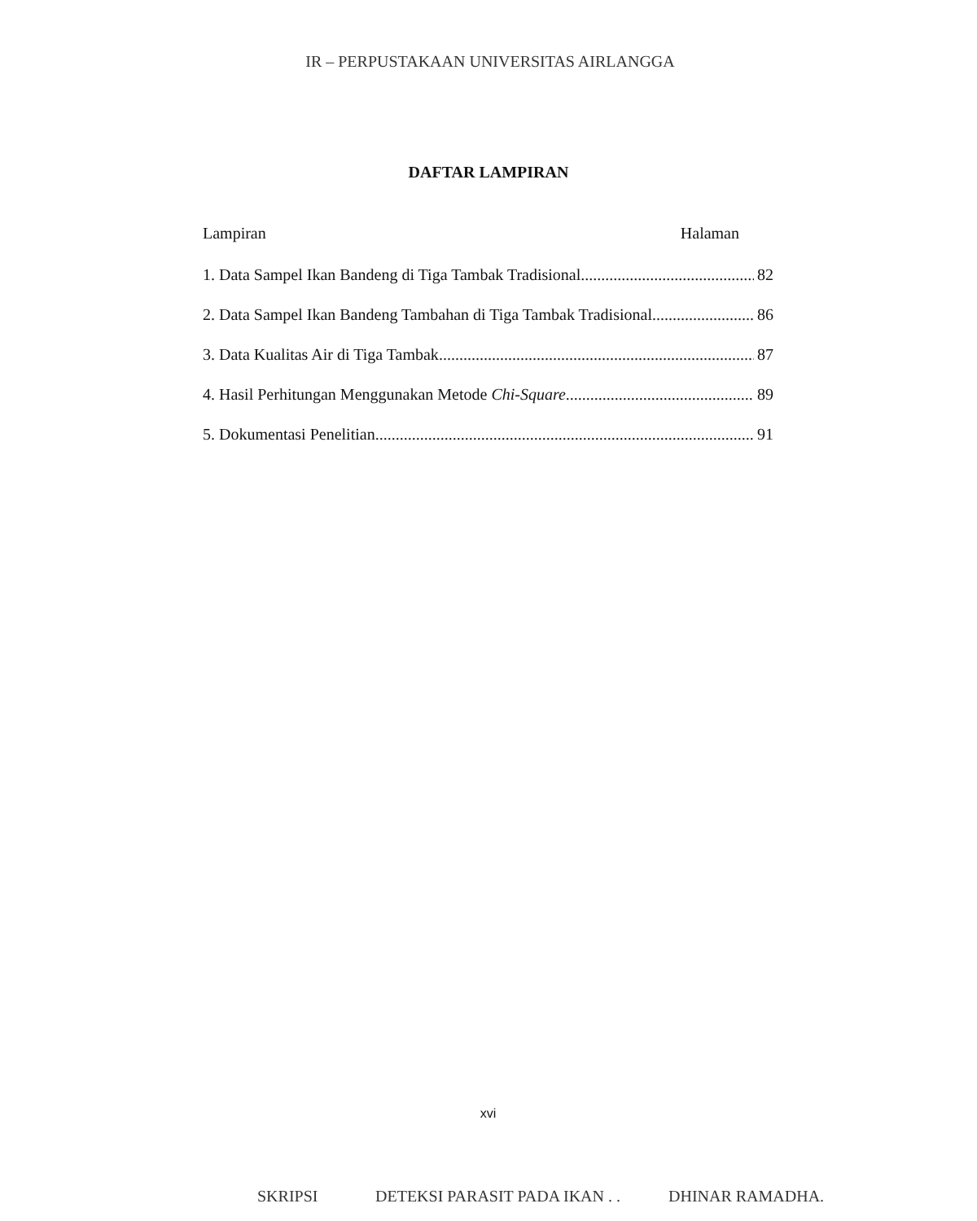IR – PERPUSTAKAAN UNIVERSITAS AIRLANGGA
DAFTAR LAMPIRAN
Lampiran Halaman
1. Data Sampel Ikan Bandeng di Tiga Tambak Tradisional 82
2. Data Sampel Ikan Bandeng Tambahan di Tiga Tambak Tradisional 86
3. Data Kualitas Air di Tiga Tambak 87
4. Hasil Perhitungan Menggunakan Metode Chi-Square 89
5. Dokumentasi Penelitian 91
xvi
SKRIPSI DETEKSI PARASIT PADA IKAN . . DHINAR RAMADHA.